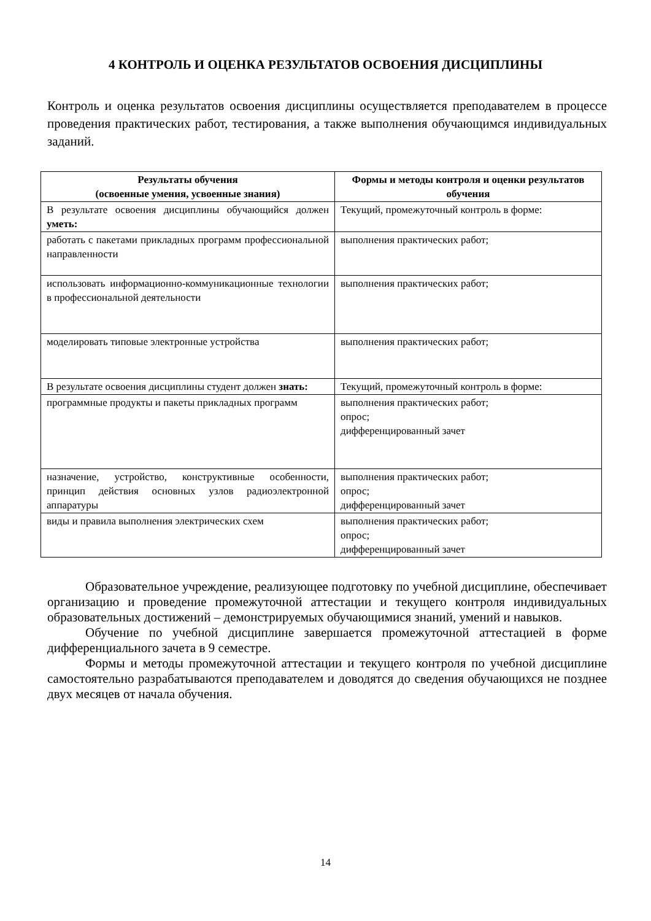4 КОНТРОЛЬ И ОЦЕНКА РЕЗУЛЬТАТОВ ОСВОЕНИЯ ДИСЦИПЛИНЫ
Контроль и оценка результатов освоения дисциплины осуществляется преподавателем в процессе проведения практических работ, тестирования, а также выполнения обучающимся индивидуальных заданий.
| Результаты обучения (освоенные умения, усвоенные знания) | Формы и методы контроля и оценки результатов обучения |
| --- | --- |
| В результате освоения дисциплины обучающийся должен уметь: | Текущий, промежуточный контроль в форме: |
| работать с пакетами прикладных программ профессиональной направленности | выполнения практических работ; |
| использовать информационно-коммуникационные технологии в профессиональной деятельности | выполнения практических работ; |
| моделировать типовые электронные устройства | выполнения практических работ; |
| В результате освоения дисциплины студент должен знать: | Текущий, промежуточный контроль в форме: |
| программные продукты и пакеты прикладных программ | выполнения практических работ; опрос; дифференцированный зачет |
| назначение, устройство, конструктивные особенности, принцип действия основных узлов радиоэлектронной аппаратуры | выполнения практических работ; опрос; дифференцированный зачет |
| виды и правила выполнения электрических схем | выполнения практических работ; опрос; дифференцированный зачет |
Образовательное учреждение, реализующее подготовку по учебной дисциплине, обеспечивает организацию и проведение промежуточной аттестации и текущего контроля индивидуальных образовательных достижений – демонстрируемых обучающимися знаний, умений и навыков.
Обучение по учебной дисциплине завершается промежуточной аттестацией в форме дифференциального зачета в 9 семестре.
Формы и методы промежуточной аттестации и текущего контроля по учебной дисциплине самостоятельно разрабатываются преподавателем и доводятся до сведения обучающихся не позднее двух месяцев от начала обучения.
14